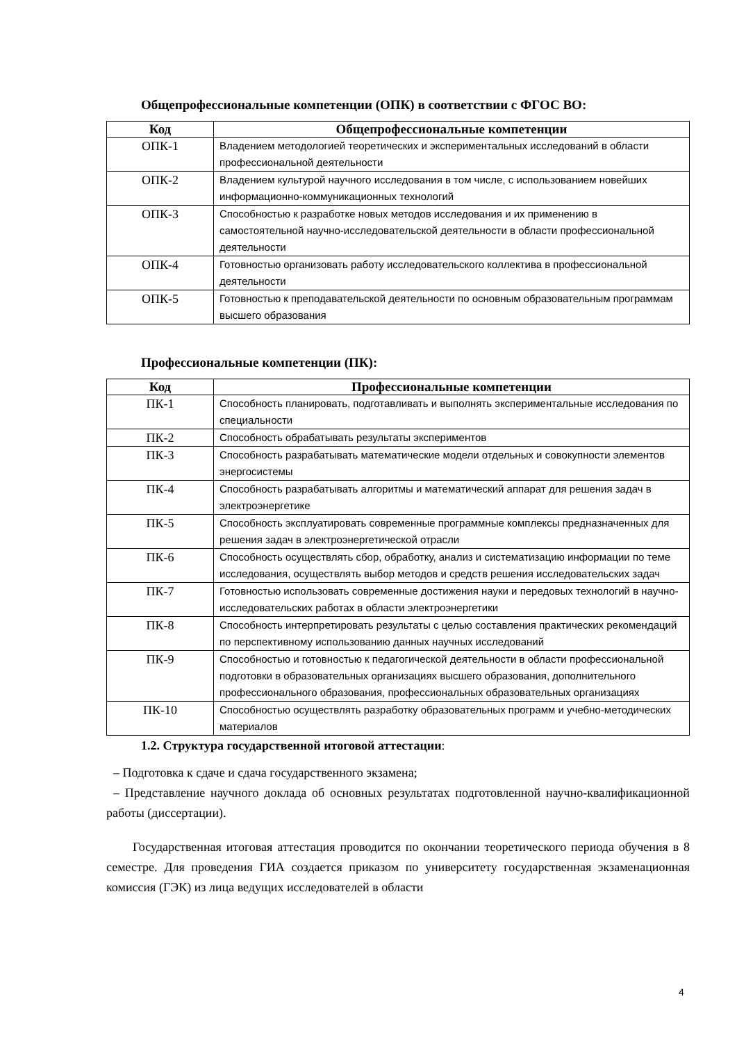Общепрофессиональные компетенции (ОПК) в соответствии с ФГОС ВО:
| Код | Общепрофессиональные компетенции |
| --- | --- |
| ОПК-1 | Владением методологией теоретических и экспериментальных исследований в области профессиональной деятельности |
| ОПК-2 | Владением культурой научного исследования в том числе, с использованием новейших информационно-коммуникационных технологий |
| ОПК-3 | Способностью к разработке новых методов исследования и их применению в самостоятельной научно-исследовательской деятельности в области профессиональной деятельности |
| ОПК-4 | Готовностью организовать работу исследовательского коллектива в профессиональной деятельности |
| ОПК-5 | Готовностью к преподавательской деятельности по основным образовательным программам высшего образования |
Профессиональные компетенции (ПК):
| Код | Профессиональные компетенции |
| --- | --- |
| ПК-1 | Способность планировать, подготавливать и выполнять экспериментальные исследования по специальности |
| ПК-2 | Способность обрабатывать результаты экспериментов |
| ПК-3 | Способность разрабатывать математические модели отдельных и совокупности элементов энергосистемы |
| ПК-4 | Способность разрабатывать алгоритмы и математический аппарат для решения задач в электроэнергетике |
| ПК-5 | Способность эксплуатировать современные программные комплексы предназначенных для решения задач в электроэнергетической отрасли |
| ПК-6 | Способность осуществлять сбор, обработку, анализ и систематизацию информации по теме исследования, осуществлять выбор методов и средств решения исследовательских задач |
| ПК-7 | Готовностью использовать современные достижения науки и передовых технологий в научно-исследовательских работах в области электроэнергетики |
| ПК-8 | Способность интерпретировать результаты с целью составления практических рекомендаций по перспективному использованию данных научных исследований |
| ПК-9 | Способностью и готовностью к педагогической деятельности в области профессиональной подготовки в образовательных организациях высшего образования, дополнительного профессионального образования, профессиональных образовательных организациях |
| ПК-10 | Способностью осуществлять разработку образовательных программ и учебно-методических материалов |
1.2. Структура государственной итоговой аттестации:
– Подготовка к сдаче и сдача государственного экзамена;
– Представление научного доклада об основных результатах подготовленной научно-квалификационной работы (диссертации).
Государственная итоговая аттестация проводится по окончании теоретического периода обучения в 8 семестре. Для проведения ГИА создается приказом по университету государственная экзаменационная комиссия (ГЭК) из лица ведущих исследователей в области
4